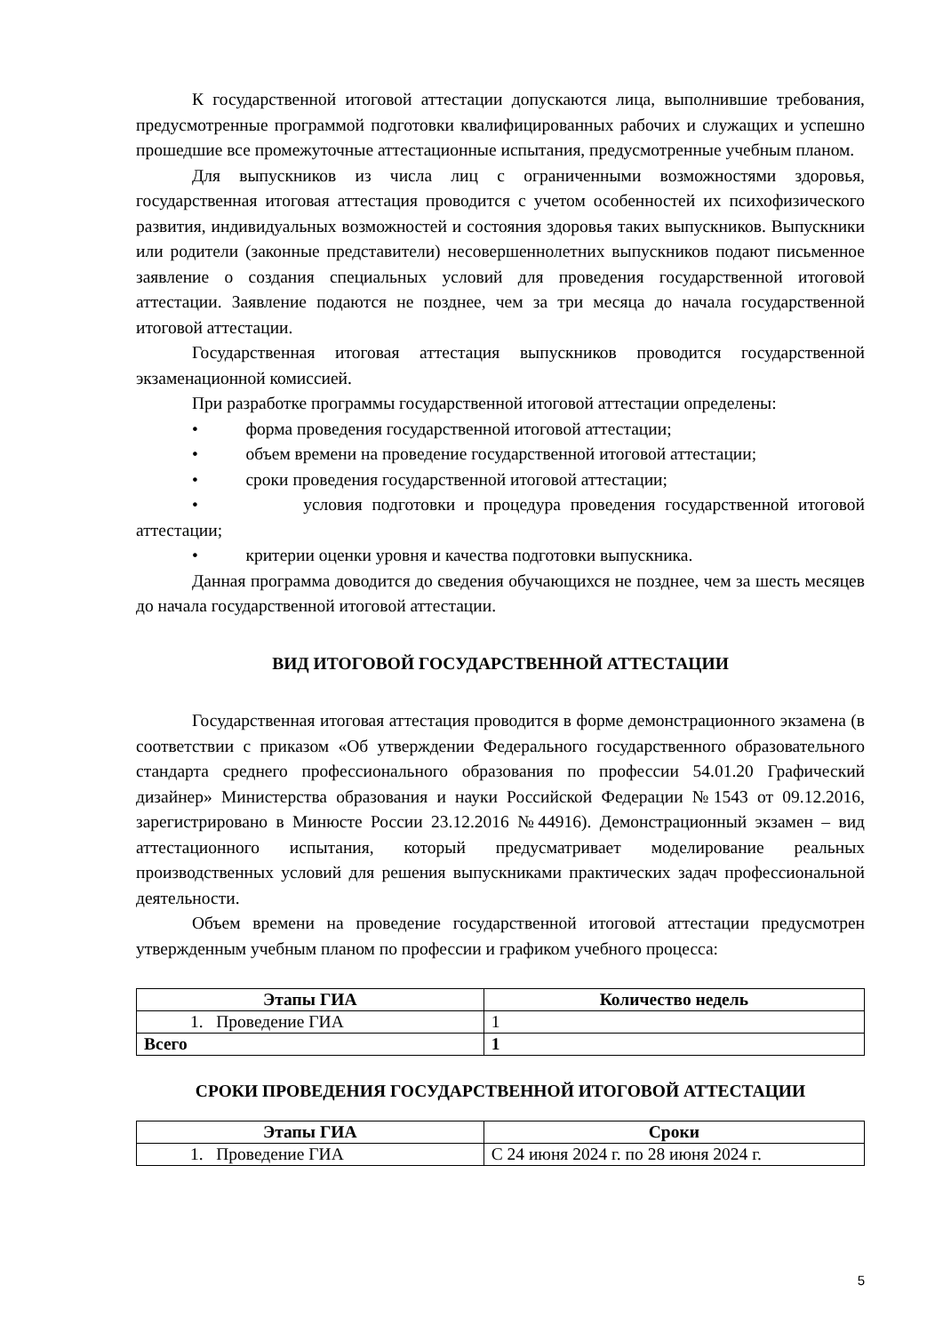К государственной итоговой аттестации допускаются лица, выполнившие требования, предусмотренные программой подготовки квалифицированных рабочих и служащих и успешно прошедшие все промежуточные аттестационные испытания, предусмотренные учебным планом.
Для выпускников из числа лиц с ограниченными возможностями здоровья, государственная итоговая аттестация проводится с учетом особенностей их психофизического развития, индивидуальных возможностей и состояния здоровья таких выпускников. Выпускники или родители (законные представители) несовершеннолетних выпускников подают письменное заявление о создания специальных условий для проведения государственной итоговой аттестации. Заявление подаются не позднее, чем за три месяца до начала государственной итоговой аттестации.
Государственная итоговая аттестация выпускников проводится государственной экзаменационной комиссией.
При разработке программы государственной итоговой аттестации определены:
• форма проведения государственной итоговой аттестации;
• объем времени на проведение государственной итоговой аттестации;
• сроки проведения государственной итоговой аттестации;
• условия подготовки и процедура проведения государственной итоговой аттестации;
• критерии оценки уровня и качества подготовки выпускника.
Данная программа доводится до сведения обучающихся не позднее, чем за шесть месяцев до начала государственной итоговой аттестации.
ВИД ИТОГОВОЙ ГОСУДАРСТВЕННОЙ АТТЕСТАЦИИ
Государственная итоговая аттестация проводится в форме демонстрационного экзамена (в соответствии с приказом «Об утверждении Федерального государственного образовательного стандарта среднего профессионального образования по профессии 54.01.20 Графический дизайнер» Министерства образования и науки Российской Федерации №1543 от 09.12.2016, зарегистрировано в Минюсте России 23.12.2016 №44916). Демонстрационный экзамен – вид аттестационного испытания, который предусматривает моделирование реальных производственных условий для решения выпускниками практических задач профессиональной деятельности.
Объем времени на проведение государственной итоговой аттестации предусмотрен утвержденным учебным планом по профессии и графиком учебного процесса:
| Этапы ГИА | Количество недель |
| --- | --- |
| 1. Проведение ГИА | 1 |
| Всего | 1 |
СРОКИ ПРОВЕДЕНИЯ ГОСУДАРСТВЕННОЙ ИТОГОВОЙ АТТЕСТАЦИИ
| Этапы ГИА | Сроки |
| --- | --- |
| 1. Проведение ГИА | С 24 июня 2024 г. по 28 июня 2024 г. |
5